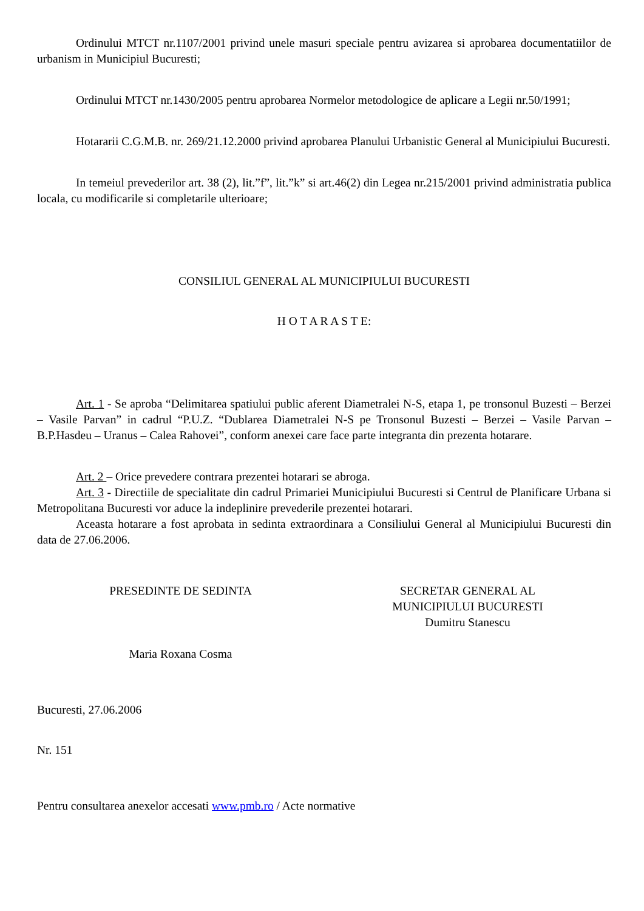Ordinului MTCT nr.1107/2001 privind unele masuri speciale pentru avizarea si aprobarea documentatiilor de urbanism in Municipiul Bucuresti;
Ordinului MTCT nr.1430/2005 pentru aprobarea Normelor metodologice de aplicare a Legii nr.50/1991;
Hotararii C.G.M.B. nr. 269/21.12.2000 privind aprobarea Planului Urbanistic General al Municipiului Bucuresti.
In temeiul prevederilor art. 38 (2), lit.”f”, lit.”k” si art.46(2) din Legea nr.215/2001 privind administratia publica locala, cu modificarile si completarile ulterioare;
CONSILIUL GENERAL AL MUNICIPIULUI BUCURESTI
H O T A R A S T E:
Art. 1 - Se aproba “Delimitarea spatiului public aferent Diametralei N-S, etapa 1, pe tronsonul Buzesti – Berzei – Vasile Parvan” in cadrul “P.U.Z. “Dublarea Diametralei N-S pe Tronsonul Buzesti – Berzei – Vasile Parvan – B.P.Hasdeu – Uranus – Calea Rahovei”, conform anexei care face parte integranta din prezenta hotarare.
Art. 2 – Orice prevedere contrara prezentei hotarari se abroga.
Art. 3 - Directiile de specialitate din cadrul Primariei Municipiului Bucuresti si Centrul de Planificare Urbana si Metropolitana Bucuresti vor aduce la indeplinire prevederile prezentei hotarari.
Aceasta hotarare a fost aprobata in sedinta extraordinara a Consiliului General al Municipiului Bucuresti din data de 27.06.2006.
PRESEDINTE DE SEDINTA
Maria Roxana Cosma
SECRETAR GENERAL AL
MUNICIPIULUI BUCURESTI
Dumitru Stanescu
Bucuresti, 27.06.2006
Nr. 151
Pentru consultarea anexelor accesati www.pmb.ro / Acte normative